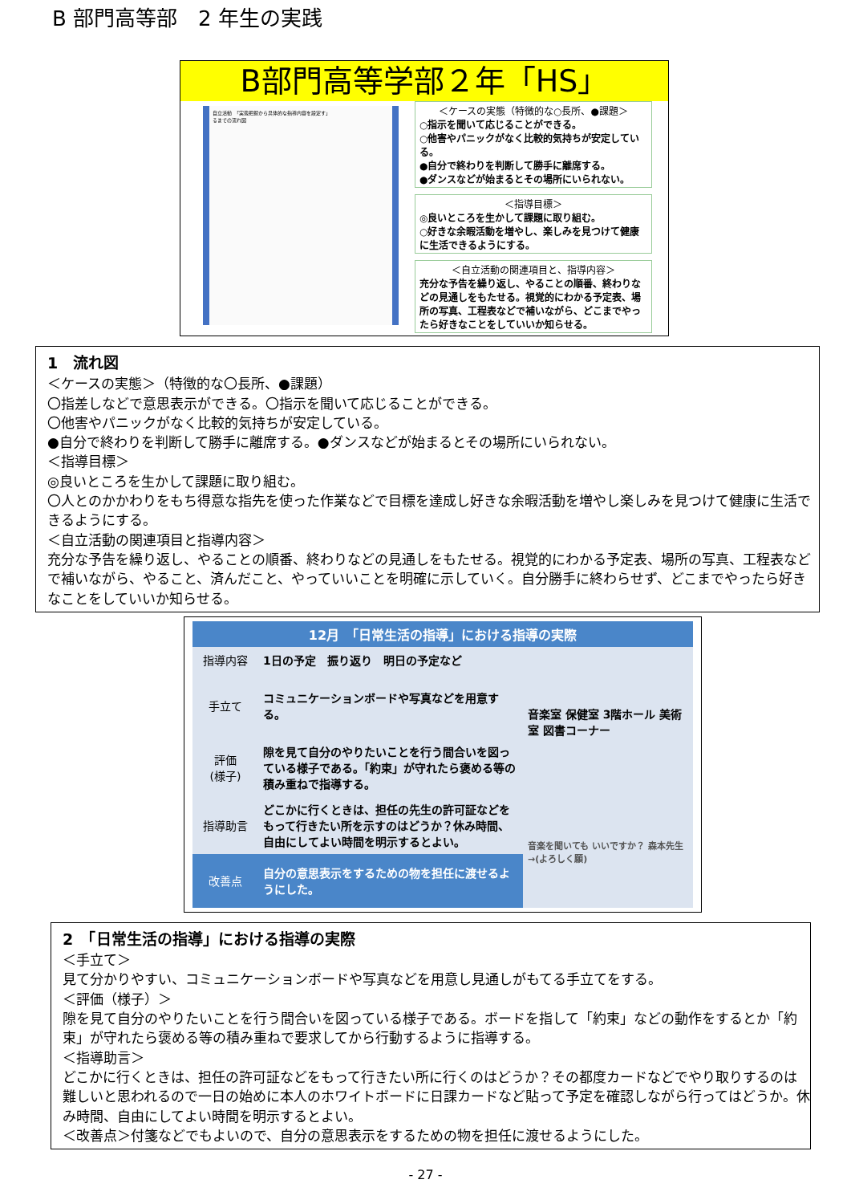B 部門高等部　2 年生の実践
B部門高等学部２年「HS」
自立活動　「実態把握から具体的な指導内容を設定す」
るまでの流れ図
＜ケースの実態（特徴的な○長所、●課題＞
○指示を聞いて応じることができる。
○他害やパニックがなく比較的気持ちが安定している。
●自分で終わりを判断して勝手に離席する。
●ダンスなどが始まるとその場所にいられない。
＜指導目標＞
◎良いところを生かして課題に取り組む。
○好きな余暇活動を増やし、楽しみを見つけて健康に生活できるようにする。
＜自立活動の関連項目と、指導内容＞
充分な予告を繰り返し、やることの順番、終わりなどの見通しをもたせる。視覚的にわかる予定表、場所の写真、工程表などで補いながら、どこまでやったら好きなことをしていいか知らせる。
1　流れ図
＜ケースの実態＞（特徴的な〇長所、●課題）
〇指差しなどで意思表示ができる。〇指示を聞いて応じることができる。
〇他害やパニックがなく比較的気持ちが安定している。
●自分で終わりを判断して勝手に離席する。●ダンスなどが始まるとその場所にいられない。
＜指導目標＞
◎良いところを生かして課題に取り組む。
〇人とのかかわりをもち得意な指先を使った作業などで目標を達成し好きな余暇活動を増やし楽しみを見つけて健康に生活できるようにする。
＜自立活動の関連項目と指導内容＞
充分な予告を繰り返し、やることの順番、終わりなどの見通しをもたせる。視覚的にわかる予定表、場所の写真、工程表などで補いながら、やること、済んだこと、やっていいことを明確に示していく。自分勝手に終わらせず、どこまでやったら好きなことをしていいか知らせる。
| 12月 「日常生活の指導」における指導の実際 | | |
| --- | --- | --- |
| 指導内容 | 1日の予定 振り返り 明日の予定など | 音楽室 保健室 3階ホール 美術室 図書コーナー |
| 手立て | コミュニケーションボードや写真などを用意する。 | |
| 評価 (様子) | 隙を見て自分のやりたいことを行う間合いを図っている様子である。「約束」が守れたら褒める等の積み重ねで指導する。 | |
| 指導助言 | どこかに行くときは、担任の先生の許可証などをもって行きたい所を示すのはどうか？休み時間、自由にしてよい時間を明示するとよい。 | 音楽を聞いても いいですか？ 森本先生→(よろしく願) |
| 改善点 | 自分の意思表示をするための物を担任に渡せるようにした。 | |
2　「日常生活の指導」における指導の実際
＜手立て＞
見て分かりやすい、コミュニケーションボードや写真などを用意し見通しがもてる手立てをする。
＜評価（様子）＞
隙を見て自分のやりたいことを行う間合いを図っている様子である。ボードを指して「約束」などの動作をするとか「約束」が守れたら褒める等の積み重ねで要求してから行動するように指導する。
＜指導助言＞
どこかに行くときは、担任の許可証などをもって行きたい所に行くのはどうか？その都度カードなどでやり取りするのは難しいと思われるので一日の始めに本人のホワイトボードに日課カードなど貼って予定を確認しながら行ってはどうか。休み時間、自由にしてよい時間を明示するとよい。
＜改善点＞付箋などでもよいので、自分の意思表示をするための物を担任に渡せるようにした。
- 27 -